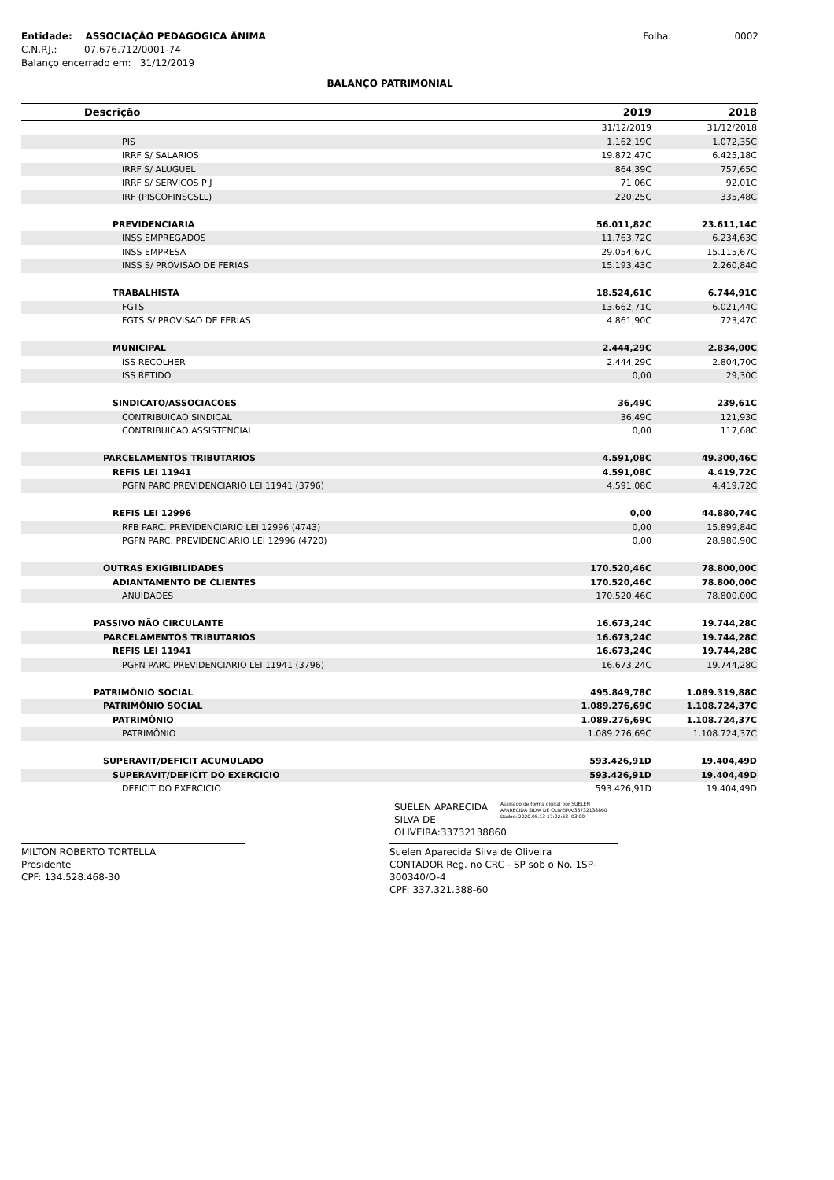Entidade: ASSOCIAÇÃO PEDAGÓGICA ÂNIMA
C.N.P.J.: 07.676.712/0001-74
Balanço encerrado em: 31/12/2019
Folha: 0002
BALANÇO PATRIMONIAL
| Descrição | 2019 | 2018 |
| --- | --- | --- |
| | 31/12/2019 | 31/12/2018 |
| PIS | 1.162,19C | 1.072,35C |
| IRRF S/ SALARIOS | 19.872,47C | 6.425,18C |
| IRRF S/ ALUGUEL | 864,39C | 757,65C |
| IRRF S/ SERVICOS P J | 71,06C | 92,01C |
| IRF (PISCOFINSCSLL) | 220,25C | 335,48C |
| PREVIDENCIARIA | 56.011,82C | 23.611,14C |
| INSS EMPREGADOS | 11.763,72C | 6.234,63C |
| INSS EMPRESA | 29.054,67C | 15.115,67C |
| INSS S/ PROVISAO DE FERIAS | 15.193,43C | 2.260,84C |
| TRABALHISTA | 18.524,61C | 6.744,91C |
| FGTS | 13.662,71C | 6.021,44C |
| FGTS S/ PROVISAO DE FERIAS | 4.861,90C | 723,47C |
| MUNICIPAL | 2.444,29C | 2.834,00C |
| ISS RECOLHER | 2.444,29C | 2.804,70C |
| ISS RETIDO | 0,00 | 29,30C |
| SINDICATO/ASSOCIACOES | 36,49C | 239,61C |
| CONTRIBUICAO SINDICAL | 36,49C | 121,93C |
| CONTRIBUICAO ASSISTENCIAL | 0,00 | 117,68C |
| PARCELAMENTOS TRIBUTARIOS | 4.591,08C | 49.300,46C |
| REFIS LEI 11941 | 4.591,08C | 4.419,72C |
| PGFN PARC PREVIDENCIARIO LEI 11941 (3796) | 4.591,08C | 4.419,72C |
| REFIS LEI 12996 | 0,00 | 44.880,74C |
| RFB PARC. PREVIDENCIARIO LEI 12996 (4743) | 0,00 | 15.899,84C |
| PGFN PARC. PREVIDENCIARIO LEI 12996 (4720) | 0,00 | 28.980,90C |
| OUTRAS EXIGIBILIDADES | 170.520,46C | 78.800,00C |
| ADIANTAMENTO DE CLIENTES | 170.520,46C | 78.800,00C |
| ANUIDADES | 170.520,46C | 78.800,00C |
| PASSIVO NÃO CIRCULANTE | 16.673,24C | 19.744,28C |
| PARCELAMENTOS TRIBUTARIOS | 16.673,24C | 19.744,28C |
| REFIS LEI 11941 | 16.673,24C | 19.744,28C |
| PGFN PARC PREVIDENCIARIO LEI 11941 (3796) | 16.673,24C | 19.744,28C |
| PATRIMÔNIO SOCIAL | 495.849,78C | 1.089.319,88C |
| PATRIMÔNIO SOCIAL | 1.089.276,69C | 1.108.724,37C |
| PATRIMÔNIO | 1.089.276,69C | 1.108.724,37C |
| PATRIMÔNIO | 1.089.276,69C | 1.108.724,37C |
| SUPERAVIT/DEFICIT ACUMULADO | 593.426,91D | 19.404,49D |
| SUPERAVIT/DEFICIT DO EXERCICIO | 593.426,91D | 19.404,49D |
| DEFICIT DO EXERCICIO | 593.426,91D | 19.404,49D |
MILTON ROBERTO TORTELLA
Presidente
CPF: 134.528.468-30
SUELEN APARECIDA SILVA DE OLIVEIRA:33732138860
Assinado de forma digital por SUELEN APARECIDA SILVA DE OLIVEIRA:33732138860 Dados: 2020.05.13 17:02:58 -03'00'
Suelen Aparecida Silva de Oliveira
CONTADOR Reg. no CRC - SP sob o No. 1SP-300340/O-4
CPF: 337.321.388-60